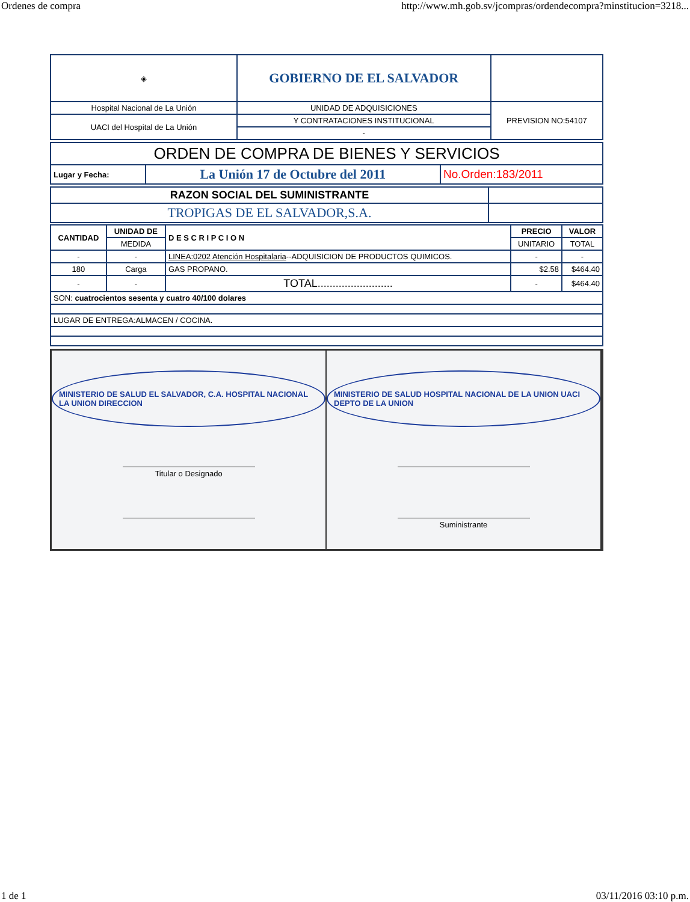Ordenes de compra http://www.mh.gob.sv/jcompras/ordendecompra?minstitucion=3218...
| ◈ | GOBIERNO DE EL SALVADOR | |
| Hospital Nacional de La Unión | UNIDAD DE ADQUISICIONES | PREVISION NO:54107 |
| UACI del Hospital de La Unión | Y CONTRATACIONES INSTITUCIONAL | |
| | - | |
| ORDEN DE COMPRA DE BIENES Y SERVICIOS | | |
| Lugar y Fecha: | La Unión 17 de Octubre del 2011 | No.Orden:183/2011 |
| RAZON SOCIAL DEL SUMINISTRANTE | |
| TROPIGAS DE EL SALVADOR,S.A. | |
| CANTIDAD | UNIDAD DE | D E S C R I P C I O N | PRECIO | VALOR |
| --- | --- | --- | --- | --- |
| | MEDIDA | | UNITARIO | TOTAL |
| - | - | LINEA:0202 Atención Hospitalaria --ADQUISICION DE PRODUCTOS QUIMICOS. | - | - |
| 180 | Carga | GAS PROPANO. | $2.58 | $464.40 |
| - | - | TOTAL......................... | - | $464.40 |
| SON: cuatrocientos sesenta y cuatro 40/100 dolares | | | | |
| LUGAR DE ENTREGA:ALMACEN / COCINA. | | | | |
MINISTERIO DE SALUD EL SALVADOR, C.A. HOSPITAL NACIONAL LA UNION DIRECCION
Titular o Designado
MINISTERIO DE SALUD HOSPITAL NACIONAL DE LA UNION UACI DEPTO DE LA UNION
Suministrante
1 de 1 03/11/2016 03:10 p.m.